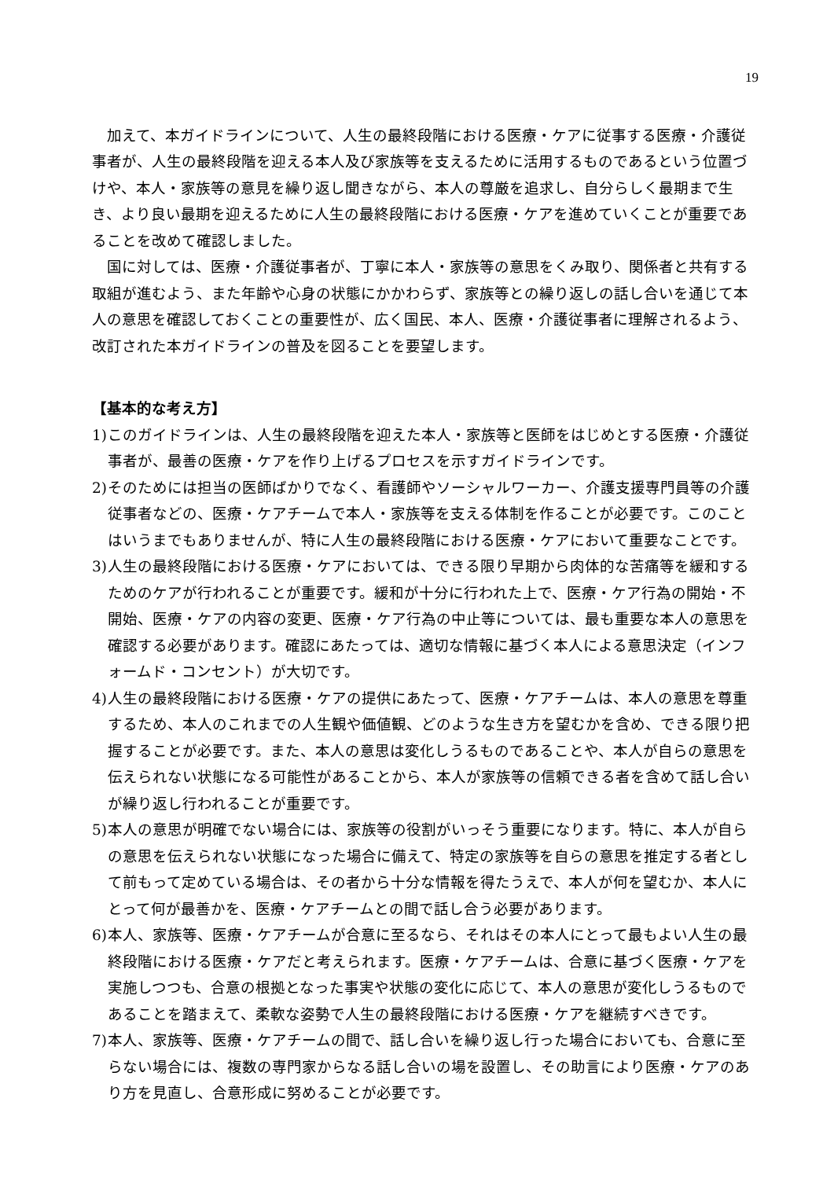19
加えて、本ガイドラインについて、人生の最終段階における医療・ケアに従事する医療・介護従事者が、人生の最終段階を迎える本人及び家族等を支えるために活用するものであるという位置づけや、本人・家族等の意見を繰り返し聞きながら、本人の尊厳を追求し、自分らしく最期まで生き、より良い最期を迎えるために人生の最終段階における医療・ケアを進めていくことが重要であることを改めて確認しました。
国に対しては、医療・介護従事者が、丁寧に本人・家族等の意思をくみ取り、関係者と共有する取組が進むよう、また年齢や心身の状態にかかわらず、家族等との繰り返しの話し合いを通じて本人の意思を確認しておくことの重要性が、広く国民、本人、医療・介護従事者に理解されるよう、改訂された本ガイドラインの普及を図ることを要望します。
【基本的な考え方】
1) このガイドラインは、人生の最終段階を迎えた本人・家族等と医師をはじめとする医療・介護従事者が、最善の医療・ケアを作り上げるプロセスを示すガイドラインです。
2) そのためには担当の医師ばかりでなく、看護師やソーシャルワーカー、介護支援専門員等の介護従事者などの、医療・ケアチームで本人・家族等を支える体制を作ることが必要です。このことはいうまでもありませんが、特に人生の最終段階における医療・ケアにおいて重要なことです。
3) 人生の最終段階における医療・ケアにおいては、できる限り早期から肉体的な苦痛等を緩和するためのケアが行われることが重要です。緩和が十分に行われた上で、医療・ケア行為の開始・不開始、医療・ケアの内容の変更、医療・ケア行為の中止等については、最も重要な本人の意思を確認する必要があります。確認にあたっては、適切な情報に基づく本人による意思決定（インフォームド・コンセント）が大切です。
4) 人生の最終段階における医療・ケアの提供にあたって、医療・ケアチームは、本人の意思を尊重するため、本人のこれまでの人生観や価値観、どのような生き方を望むかを含め、できる限り把握することが必要です。また、本人の意思は変化しうるものであることや、本人が自らの意思を伝えられない状態になる可能性があることから、本人が家族等の信頼できる者を含めて話し合いが繰り返し行われることが重要です。
5) 本人の意思が明確でない場合には、家族等の役割がいっそう重要になります。特に、本人が自らの意思を伝えられない状態になった場合に備えて、特定の家族等を自らの意思を推定する者として前もって定めている場合は、その者から十分な情報を得たうえで、本人が何を望むか、本人にとって何が最善かを、医療・ケアチームとの間で話し合う必要があります。
6) 本人、家族等、医療・ケアチームが合意に至るなら、それはその本人にとって最もよい人生の最終段階における医療・ケアだと考えられます。医療・ケアチームは、合意に基づく医療・ケアを実施しつつも、合意の根拠となった事実や状態の変化に応じて、本人の意思が変化しうるものであることを踏まえて、柔軟な姿勢で人生の最終段階における医療・ケアを継続すべきです。
7) 本人、家族等、医療・ケアチームの間で、話し合いを繰り返し行った場合においても、合意に至らない場合には、複数の専門家からなる話し合いの場を設置し、その助言により医療・ケアのあり方を見直し、合意形成に努めることが必要です。